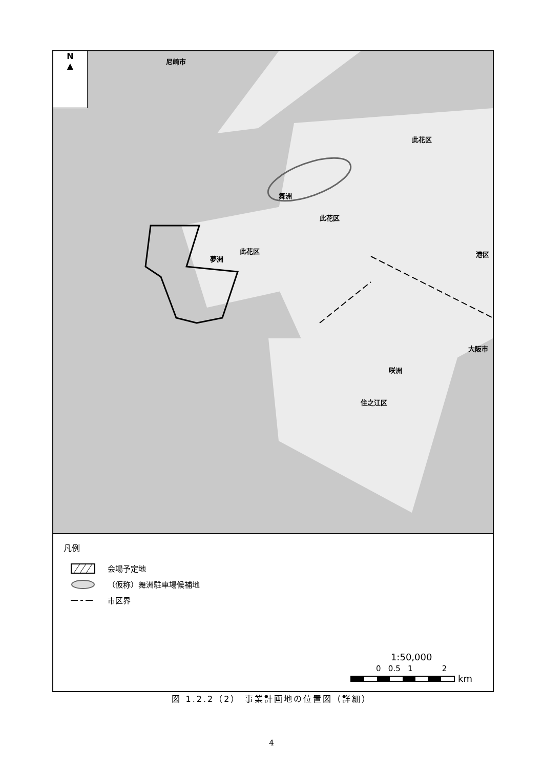N
▲
舞洲
此花区
夢洲
此花区
此花区
港区
大阪市
咲洲
住之江区
尼崎市
凡例
会場予定地
（仮称）舞洲駐車場候補地
市区界
1:50,000
0 0.5 1 2
km
図 1.2.2（2） 事業計画地の位置図（詳細）
4